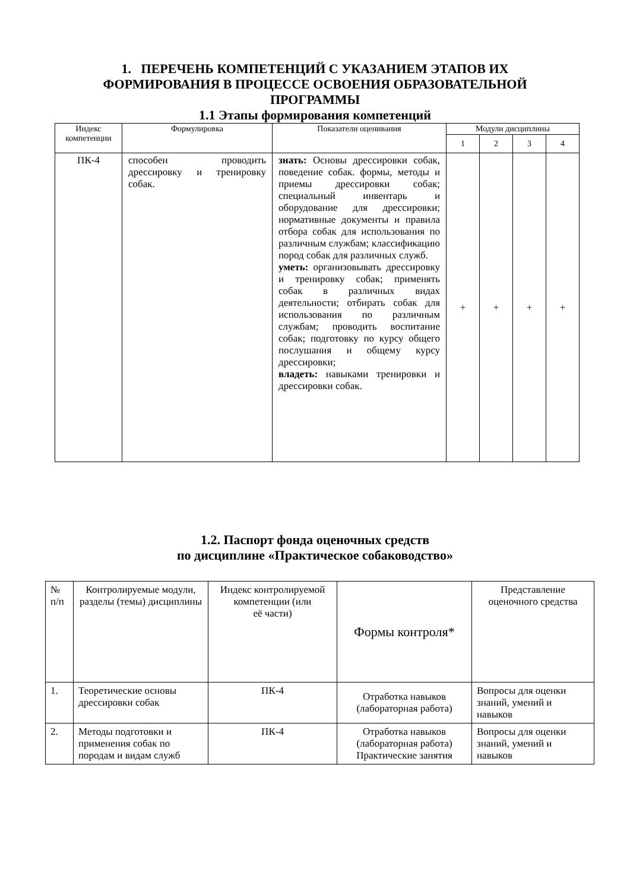1. ПЕРЕЧЕНЬ КОМПЕТЕНЦИЙ С УКАЗАНИЕМ ЭТАПОВ ИХ
ФОРМИРОВАНИЯ В ПРОЦЕССЕ ОСВОЕНИЯ ОБРАЗОВАТЕЛЬНОЙ
ПРОГРАММЫ
1.1 Этапы формирования компетенций
| Индекс компетенции | Формулировка | Показатели оценивания | Модули дисциплины | | | |
| --- | --- | --- | --- | --- | --- | --- |
| | | | 1 | 2 | 3 | 4 |
| ПК-4 | способен проводить дрессировку и тренировку собак. | знать: Основы дрессировки собак, поведение собак. формы, методы и приемы дрессировки собак; специальный инвентарь и оборудование для дрессировки; нормативные документы и правила отбора собак для использования по различным службам; классификацию пород собак для различных служб. уметь: организовывать дрессировку и тренировку собак; применять собак в различных видах деятельности; отбирать собак для использования по различным службам; проводить воспитание собак; подготовку по курсу общего послушания и общему курсу дрессировки; владеть: навыками тренировки и дрессировки собак. | + | + | + | + |
1.2. Паспорт фонда оценочных средств
по дисциплине «Практическое собаководство»
| № п/п | Контролируемые модули, разделы (темы) дисциплины | Индекс контролируемой компетенции (или её части) | Формы контроля* | Представление оценочного средства |
| --- | --- | --- | --- | --- |
| 1. | Теоретические основы дрессировки собак | ПК-4 | Отработка навыков (лабораторная работа) | Вопросы для оценки знаний, умений и навыков |
| 2. | Методы подготовки и применения собак по породам и видам служб | ПК-4 | Отработка навыков (лабораторная работа) Практические занятия | Вопросы для оценки знаний, умений и навыков |